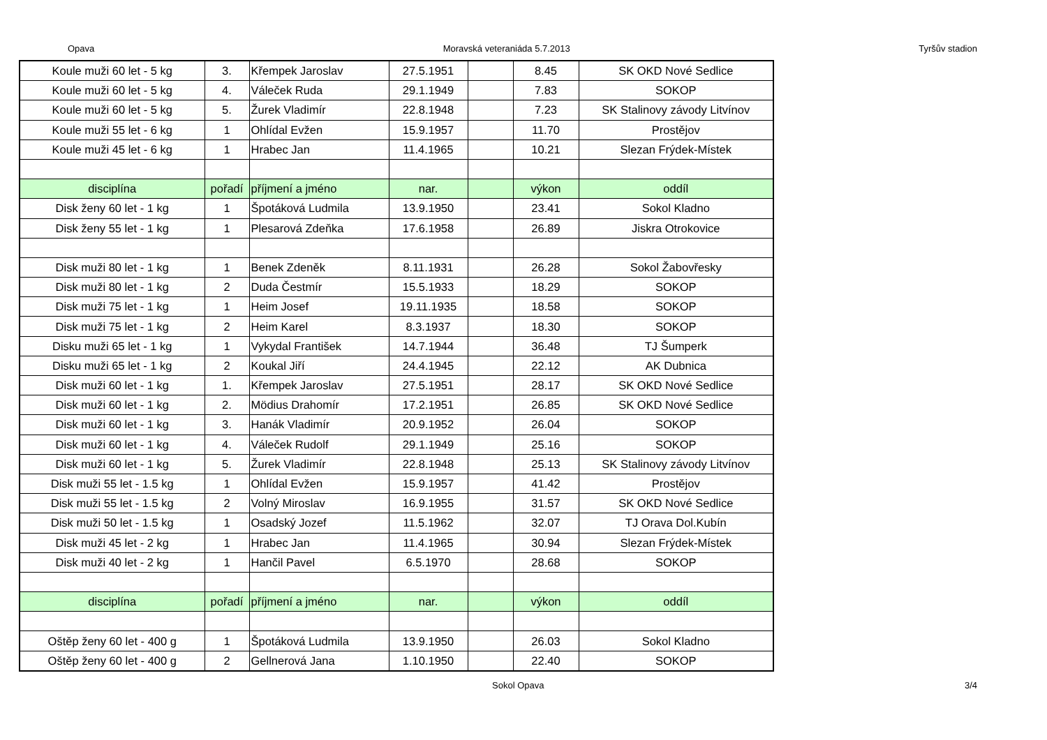Opava Moravská veteraniáda 5.7.2013 Tyršův stadion
| Koule muži 60 let - 5 kg | 3. | Křempek Jaroslav | 27.5.1951 | | 8.45 | SK OKD Nové Sedlice |
| Koule muži 60 let - 5 kg | 4. | Váleček Ruda | 29.1.1949 | | 7.83 | SOKOP |
| Koule muži 60 let - 5 kg | 5. | Žurek Vladimír | 22.8.1948 | | 7.23 | SK Stalinovy závody Litvínov |
| Koule muži 55 let - 6 kg | 1 | Ohlídal Evžen | 15.9.1957 | | 11.70 | Prostějov |
| Koule muži 45 let - 6 kg | 1 | Hrabec Jan | 11.4.1965 | | 10.21 | Slezan Frýdek-Místek |
| disciplína | pořadí | příjmení a jméno | nar. | | výkon | oddíl |
| Disk ženy 60 let - 1 kg | 1 | Špotáková Ludmila | 13.9.1950 | | 23.41 | Sokol Kladno |
| Disk ženy 55 let - 1 kg | 1 | Plesarová Zdeňka | 17.6.1958 | | 26.89 | Jiskra Otrokovice |
| Disk muži 80 let - 1 kg | 1 | Benek Zdeněk | 8.11.1931 | | 26.28 | Sokol Žabovřesky |
| Disk muži 80 let - 1 kg | 2 | Duda Čestmír | 15.5.1933 | | 18.29 | SOKOP |
| Disk muži 75 let - 1 kg | 1 | Heim Josef | 19.11.1935 | | 18.58 | SOKOP |
| Disk muži 75 let - 1 kg | 2 | Heim Karel | 8.3.1937 | | 18.30 | SOKOP |
| Disku muži 65 let - 1 kg | 1 | Vykydal František | 14.7.1944 | | 36.48 | TJ Šumperk |
| Disku muži 65 let - 1 kg | 2 | Koukal Jiří | 24.4.1945 | | 22.12 | AK Dubnica |
| Disk muži 60 let - 1 kg | 1. | Křempek Jaroslav | 27.5.1951 | | 28.17 | SK OKD Nové Sedlice |
| Disk muži 60 let - 1 kg | 2. | Mödius Drahomír | 17.2.1951 | | 26.85 | SK OKD Nové Sedlice |
| Disk muži 60 let - 1 kg | 3. | Hanák Vladimír | 20.9.1952 | | 26.04 | SOKOP |
| Disk muži 60 let - 1 kg | 4. | Váleček Rudolf | 29.1.1949 | | 25.16 | SOKOP |
| Disk muži 60 let - 1 kg | 5. | Žurek Vladimír | 22.8.1948 | | 25.13 | SK Stalinovy závody Litvínov |
| Disk muži 55 let - 1.5 kg | 1 | Ohlídal Evžen | 15.9.1957 | | 41.42 | Prostějov |
| Disk muži 55 let - 1.5 kg | 2 | Volný Miroslav | 16.9.1955 | | 31.57 | SK OKD Nové Sedlice |
| Disk muži 50 let - 1.5 kg | 1 | Osadský Jozef | 11.5.1962 | | 32.07 | TJ Orava Dol.Kubín |
| Disk muži 45 let - 2 kg | 1 | Hrabec Jan | 11.4.1965 | | 30.94 | Slezan Frýdek-Místek |
| Disk muži 40 let - 2 kg | 1 | Hančil Pavel | 6.5.1970 | | 28.68 | SOKOP |
| disciplína | pořadí | příjmení a jméno | nar. | | výkon | oddíl |
| Oštěp ženy 60 let - 400 g | 1 | Špotáková Ludmila | 13.9.1950 | | 26.03 | Sokol Kladno |
| Oštěp ženy 60 let - 400 g | 2 | Gellnerová Jana | 1.10.1950 | | 22.40 | SOKOP |
Sokol Opava 3/4